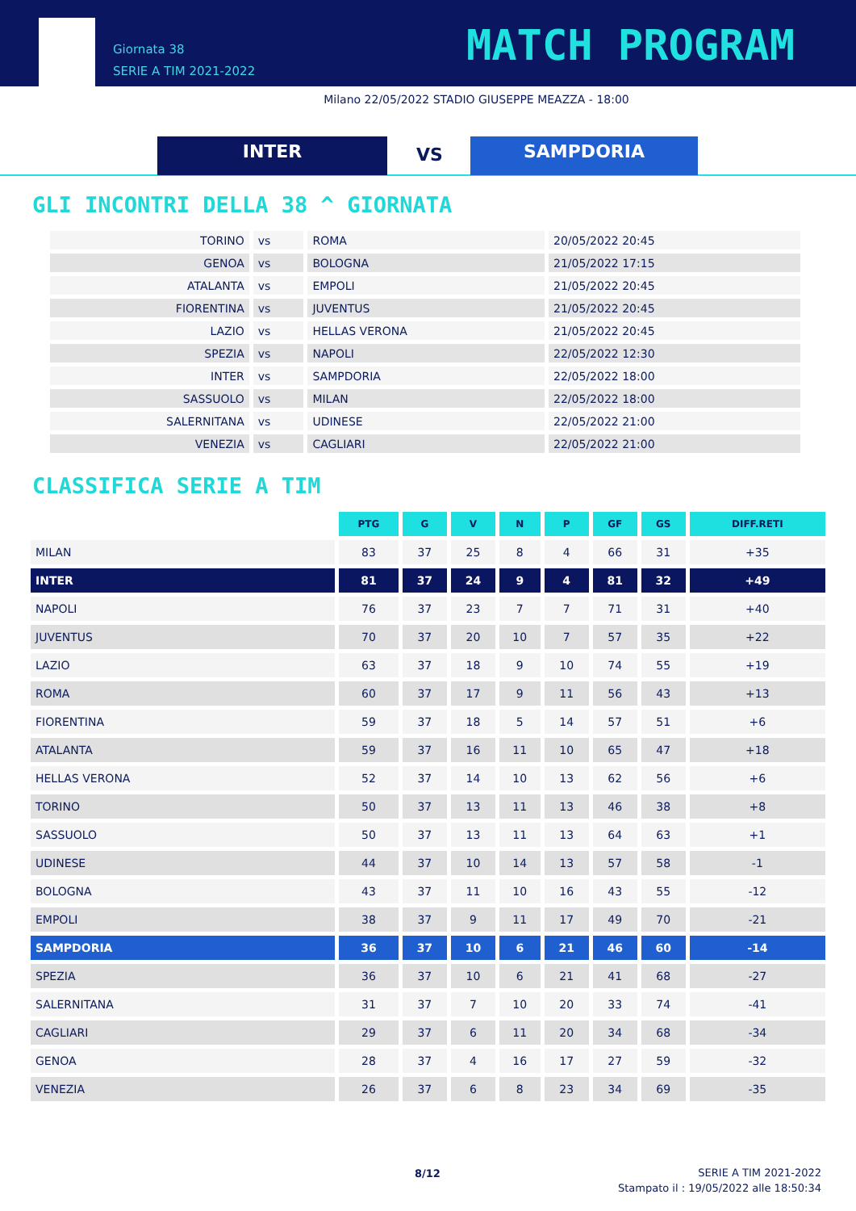Giornata 38
SERIE A TIM 2021-2022
MATCH PROGRAM
Milano 22/05/2022 STADIO GIUSEPPE MEAZZA - 18:00
INTER VS SAMPDORIA
GLI INCONTRI DELLA 38 ^ GIORNATA
| TORINO | vs | ROMA | 20/05/2022 20:45 |
| GENOA | vs | BOLOGNA | 21/05/2022 17:15 |
| ATALANTA | vs | EMPOLI | 21/05/2022 20:45 |
| FIORENTINA | vs | JUVENTUS | 21/05/2022 20:45 |
| LAZIO | vs | HELLAS VERONA | 21/05/2022 20:45 |
| SPEZIA | vs | NAPOLI | 22/05/2022 12:30 |
| INTER | vs | SAMPDORIA | 22/05/2022 18:00 |
| SASSUOLO | vs | MILAN | 22/05/2022 18:00 |
| SALERNITANA | vs | UDINESE | 22/05/2022 21:00 |
| VENEZIA | vs | CAGLIARI | 22/05/2022 21:00 |
CLASSIFICA SERIE A TIM
| | PTG | G | V | N | P | GF | GS | DIFF.RETI |
| MILAN | 83 | 37 | 25 | 8 | 4 | 66 | 31 | +35 |
| INTER | 81 | 37 | 24 | 9 | 4 | 81 | 32 | +49 |
| NAPOLI | 76 | 37 | 23 | 7 | 7 | 71 | 31 | +40 |
| JUVENTUS | 70 | 37 | 20 | 10 | 7 | 57 | 35 | +22 |
| LAZIO | 63 | 37 | 18 | 9 | 10 | 74 | 55 | +19 |
| ROMA | 60 | 37 | 17 | 9 | 11 | 56 | 43 | +13 |
| FIORENTINA | 59 | 37 | 18 | 5 | 14 | 57 | 51 | +6 |
| ATALANTA | 59 | 37 | 16 | 11 | 10 | 65 | 47 | +18 |
| HELLAS VERONA | 52 | 37 | 14 | 10 | 13 | 62 | 56 | +6 |
| TORINO | 50 | 37 | 13 | 11 | 13 | 46 | 38 | +8 |
| SASSUOLO | 50 | 37 | 13 | 11 | 13 | 64 | 63 | +1 |
| UDINESE | 44 | 37 | 10 | 14 | 13 | 57 | 58 | -1 |
| BOLOGNA | 43 | 37 | 11 | 10 | 16 | 43 | 55 | -12 |
| EMPOLI | 38 | 37 | 9 | 11 | 17 | 49 | 70 | -21 |
| SAMPDORIA | 36 | 37 | 10 | 6 | 21 | 46 | 60 | -14 |
| SPEZIA | 36 | 37 | 10 | 6 | 21 | 41 | 68 | -27 |
| SALERNITANA | 31 | 37 | 7 | 10 | 20 | 33 | 74 | -41 |
| CAGLIARI | 29 | 37 | 6 | 11 | 20 | 34 | 68 | -34 |
| GENOA | 28 | 37 | 4 | 16 | 17 | 27 | 59 | -32 |
| VENEZIA | 26 | 37 | 6 | 8 | 23 | 34 | 69 | -35 |
8/12
SERIE A TIM 2021-2022
Stampato il : 19/05/2022 alle 18:50:34